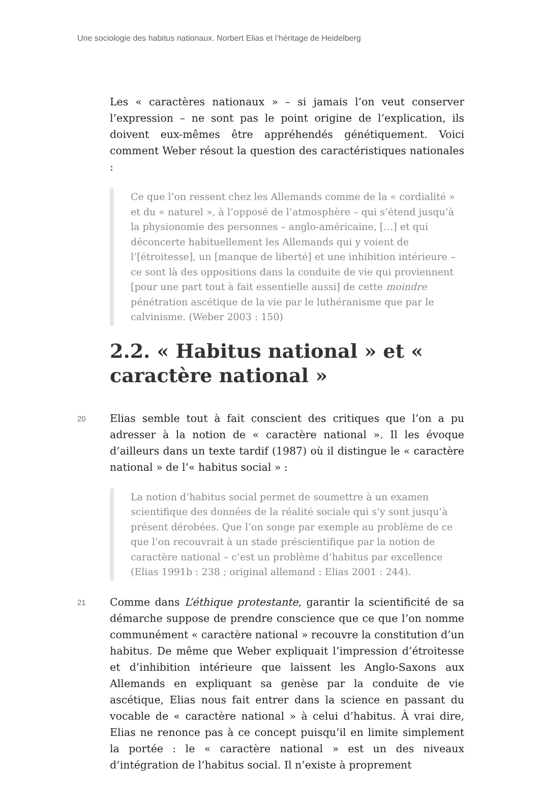Une sociologie des habitus nationaux. Norbert Elias et l’héritage de Heidelberg
Les « caractères nationaux » – si jamais l’on veut conserver l’expression – ne sont pas le point origine de l’explication, ils doivent eux-mêmes être appréhendés génétiquement. Voici comment Weber résout la question des caractéristiques nationales :
Ce que l’on ressent chez les Allemands comme de la « cordialité » et du « naturel », à l’opposé de l’atmosphère – qui s’étend jusqu’à la physionomie des personnes – anglo-américaine, […] et qui déconcerte habituellement les Allemands qui y voient de l’[étroitesse], un [manque de liberté] et une inhibition intérieure – ce sont là des oppositions dans la conduite de vie qui proviennent [pour une part tout à fait essentielle aussi] de cette moindre pénétration ascétique de la vie par le luthéranisme que par le calvinisme. (Weber 2003 : 150)
2.2. « Habitus national » et « caractère national »
20
Elias semble tout à fait conscient des critiques que l’on a pu adresser à la notion de « caractère national ». Il les évoque d’ailleurs dans un texte tardif (1987) où il distingue le « caractère national » de l’« habitus social » :
La notion d’habitus social permet de soumettre à un examen scientifique des données de la réalité sociale qui s’y sont jusqu’à présent dérobées. Que l’on songe par exemple au problème de ce que l’on recouvrait à un stade préscientifique par la notion de caractère national – c’est un problème d’habitus par excellence (Elias 1991b : 238 ; original allemand : Elias 2001 : 244).
21
Comme dans L’éthique protestante, garantir la scientificité de sa démarche suppose de prendre conscience que ce que l’on nomme communément « caractère national » recouvre la constitution d’un habitus. De même que Weber expliquait l’impression d’étroitesse et d’inhibition intérieure que laissent les Anglo-Saxons aux Allemands en expliquant sa genèse par la conduite de vie ascétique, Elias nous fait entrer dans la science en passant du vocable de « caractère national » à celui d’habitus. À vrai dire, Elias ne renonce pas à ce concept puisqu’il en limite simplement la portée : le « caractère national » est un des niveaux d’intégration de l’habitus social. Il n’existe à proprement